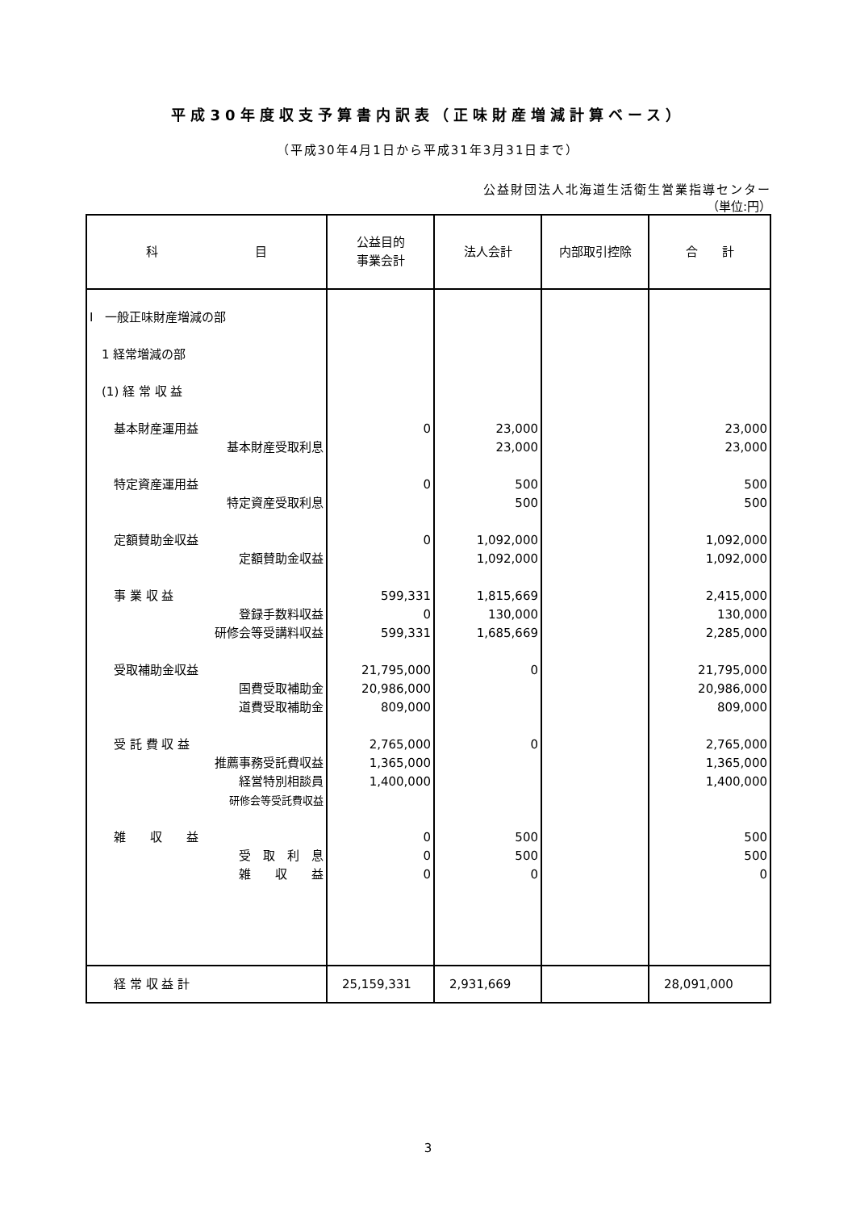平成30年度収支予算書内訳表（正味財産増減計算ベース）
（平成30年4月1日から平成31年3月31日まで）
公益財団法人北海道生活衛生営業指導センター
（単位:円）
| 科 目 | 公益目的 事業会計 | 法人会計 | 内部取引控除 | 合 計 |
| --- | --- | --- | --- | --- |
| Ⅰ 一般正味財産増減の部 | | | | |
| 1 経常増減の部 | | | | |
| (1) 経 常 収 益 | | | | |
| 基本財産運用益 | 0 | 23,000 | | 23,000 |
| 基本財産受取利息 | | 23,000 | | 23,000 |
| 特定資産運用益 | 0 | 500 | | 500 |
| 特定資産受取利息 | | 500 | | 500 |
| 定額賛助金収益 | 0 | 1,092,000 | | 1,092,000 |
| 定額賛助金収益 | | 1,092,000 | | 1,092,000 |
| 事 業 収 益 | 599,331 | 1,815,669 | | 2,415,000 |
| 登録手数料収益 | 0 | 130,000 | | 130,000 |
| 研修会等受講料収益 | 599,331 | 1,685,669 | | 2,285,000 |
| 受取補助金収益 | 21,795,000 | 0 | | 21,795,000 |
| 国費受取補助金 | 20,986,000 | | | 20,986,000 |
| 道費受取補助金 | 809,000 | | | 809,000 |
| 受 託 費 収 益 | 2,765,000 | 0 | | 2,765,000 |
| 推薦事務受託費収益 | 1,365,000 | | | 1,365,000 |
| 経営特別相談員 | 1,400,000 | | | 1,400,000 |
| 研修会等受託費収益 | | | | |
| 雑 収 益 | 0 | 500 | | 500 |
| 受 取 利 息 | 0 | 500 | | 500 |
| 雑 収 益 | 0 | 0 | | 0 |
| 経 常 収 益 計 | 25,159,331 | 2,931,669 | | 28,091,000 |
3